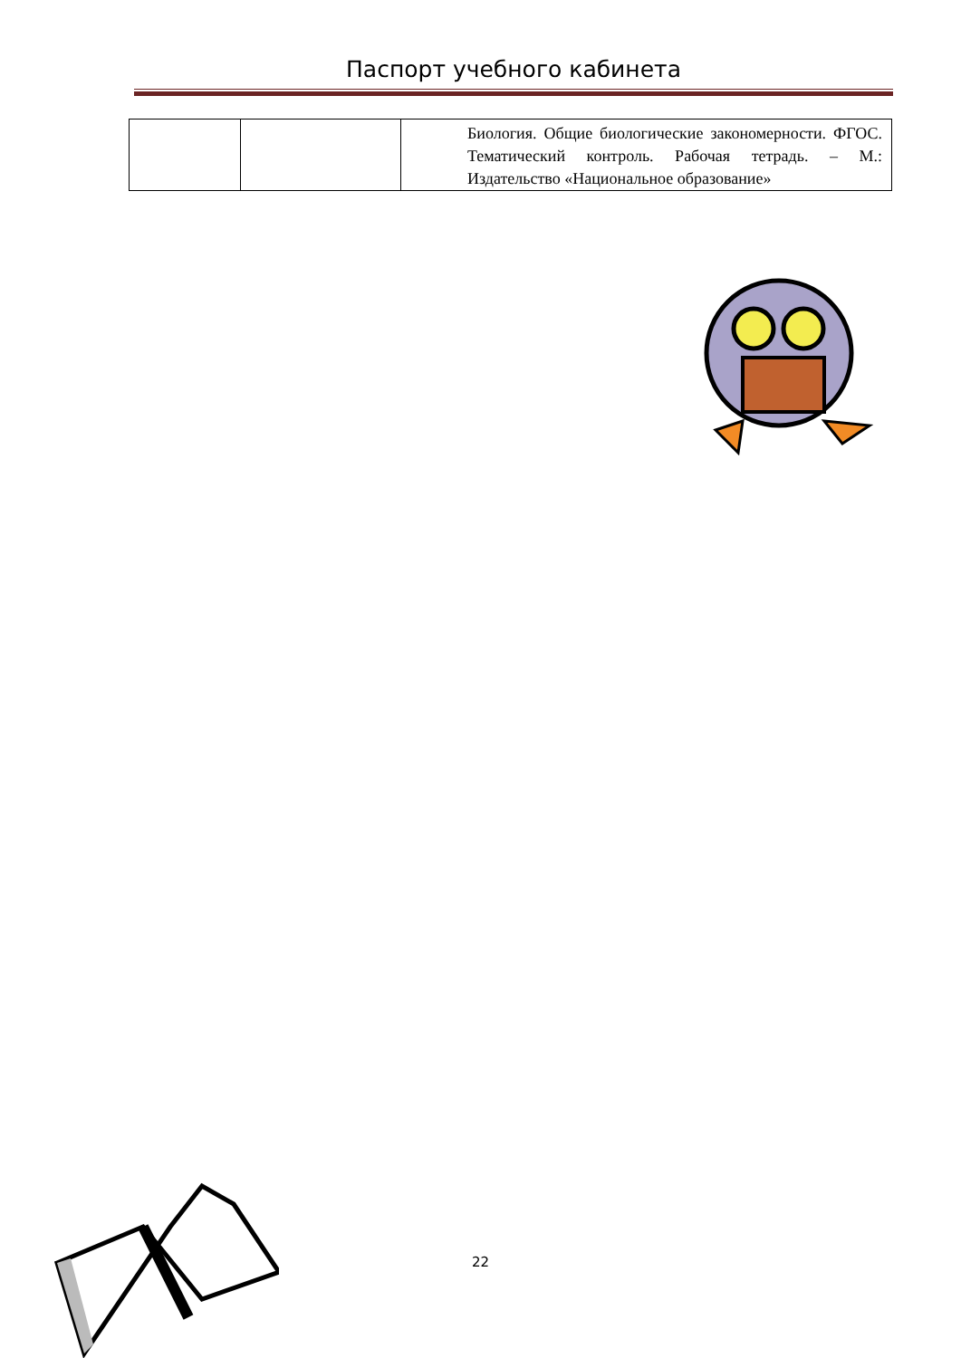Паспорт учебного кабинета
| | | Биология. Общие биологические закономерности. ФГОС. Тематический контроль. Рабочая тетрадь. – М.: Издательство «Национальное образование» |
22